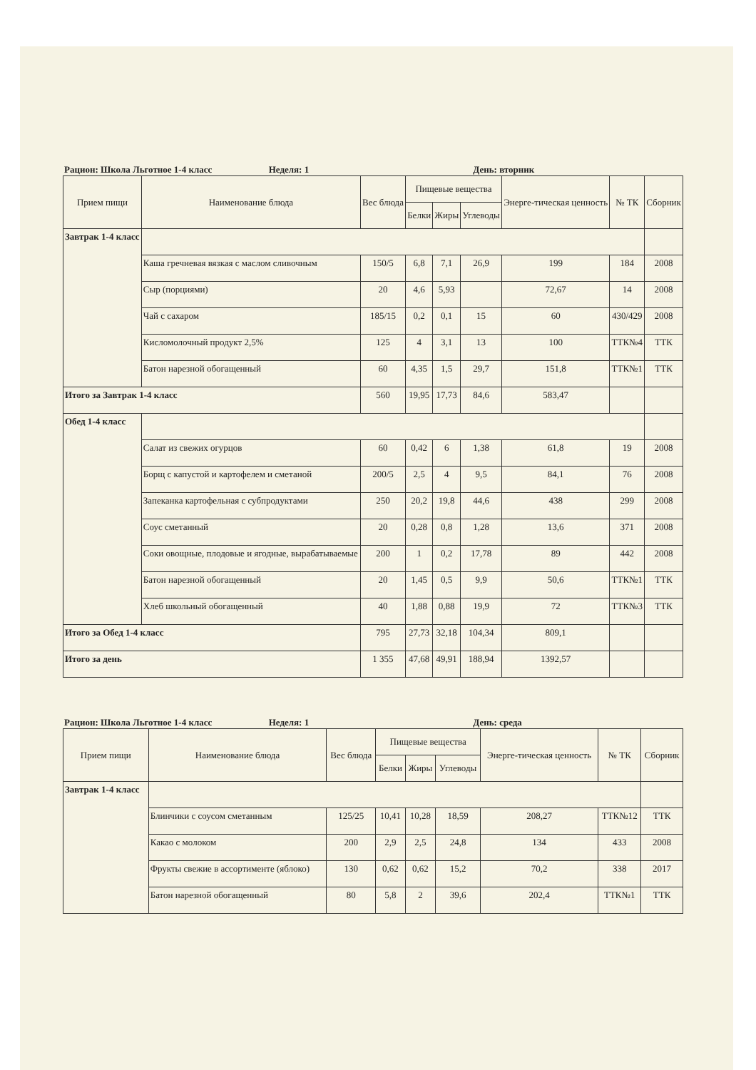Рацион: Школа Льготное 1-4 класс Неделя: 1 День: вторник
| Прием пищи | Наименование блюда | Вес блюда | Пищевые вещества | | | Энерге-тическая ценность | № ТК | Сборник |
| --- | --- | --- | --- | --- | --- | --- | --- | --- |
| | | | Белки | Жиры | Углеводы | | | |
| Завтрак 1-4 класс | | | | | | | | |
| | Каша гречневая вязкая с маслом сливочным | 150/5 | 6,8 | 7,1 | 26,9 | 199 | 184 | 2008 |
| | Сыр (порциями) | 20 | 4,6 | 5,93 | | 72,67 | 14 | 2008 |
| | Чай с сахаром | 185/15 | 0,2 | 0,1 | 15 | 60 | 430/429 | 2008 |
| | Кисломолочный продукт 2,5% | 125 | 4 | 3,1 | 13 | 100 | ТТК№4 | ТТК |
| | Батон нарезной обогащенный | 60 | 4,35 | 1,5 | 29,7 | 151,8 | ТТК№1 | ТТК |
| Итого за Завтрак 1-4 класс | | 560 | 19,95 | 17,73 | 84,6 | 583,47 | | |
| Обед 1-4 класс | | | | | | | | |
| | Салат из свежих огурцов | 60 | 0,42 | 6 | 1,38 | 61,8 | 19 | 2008 |
| | Борщ с капустой и картофелем и сметаной | 200/5 | 2,5 | 4 | 9,5 | 84,1 | 76 | 2008 |
| | Запеканка картофельная с субпродуктами | 250 | 20,2 | 19,8 | 44,6 | 438 | 299 | 2008 |
| | Соус сметанный | 20 | 0,28 | 0,8 | 1,28 | 13,6 | 371 | 2008 |
| | Соки овощные, плодовые и ягодные, вырабатываемые | 200 | 1 | 0,2 | 17,78 | 89 | 442 | 2008 |
| | Батон нарезной обогащенный | 20 | 1,45 | 0,5 | 9,9 | 50,6 | ТТК№1 | ТТК |
| | Хлеб школьный обогащенный | 40 | 1,88 | 0,88 | 19,9 | 72 | ТТК№3 | ТТК |
| Итого за Обед 1-4 класс | | 795 | 27,73 | 32,18 | 104,34 | 809,1 | | |
| Итого за день | | 1 355 | 47,68 | 49,91 | 188,94 | 1392,57 | | |
Рацион: Школа Льготное 1-4 класс Неделя: 1 День: среда
| Прием пищи | Наименование блюда | Вес блюда | Пищевые вещества | | | Энерге-тическая ценность | № ТК | Сборник |
| --- | --- | --- | --- | --- | --- | --- | --- | --- |
| | | | Белки | Жиры | Углеводы | | | |
| Завтрак 1-4 класс | | | | | | | | |
| | Блинчики с соусом сметанным | 125/25 | 10,41 | 10,28 | 18,59 | 208,27 | ТТК№12 | ТТК |
| | Какао с молоком | 200 | 2,9 | 2,5 | 24,8 | 134 | 433 | 2008 |
| | Фрукты свежие в ассортименте (яблоко) | 130 | 0,62 | 0,62 | 15,2 | 70,2 | 338 | 2017 |
| | Батон нарезной обогащенный | 80 | 5,8 | 2 | 39,6 | 202,4 | ТТК№1 | ТТК |